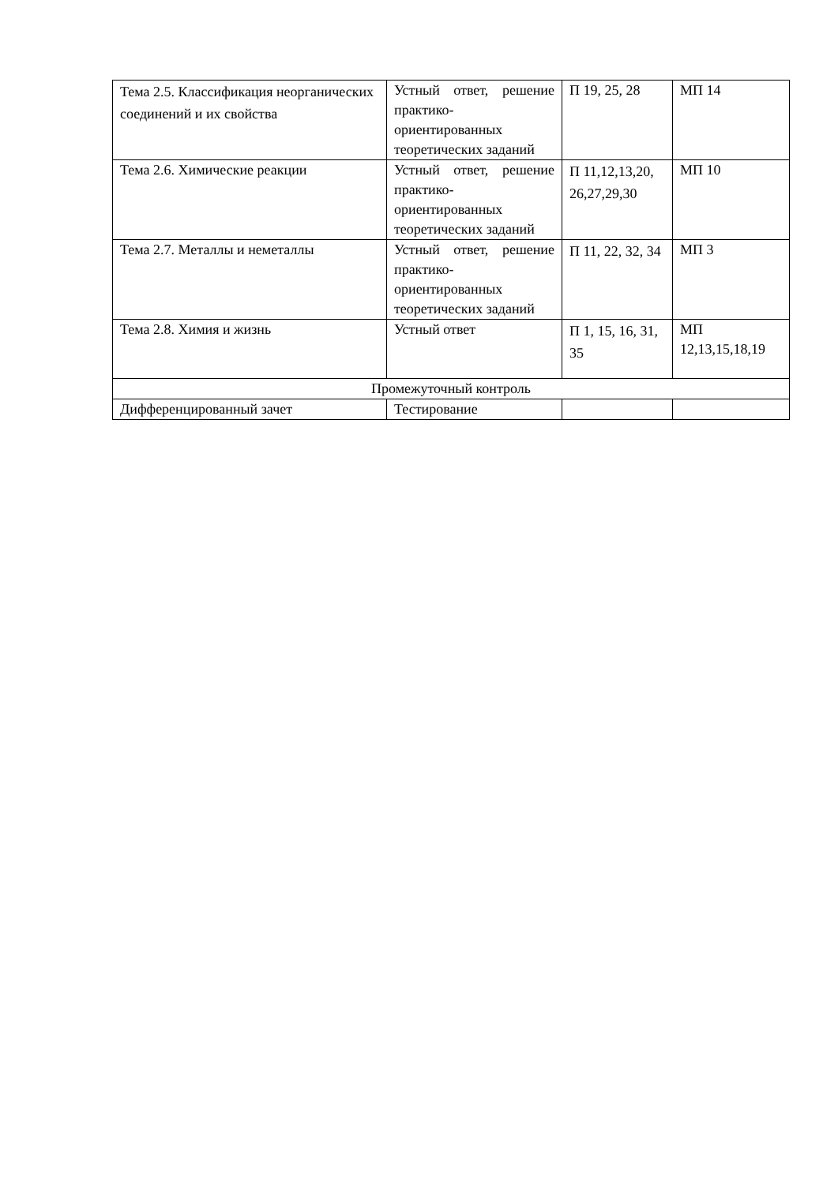| Тема 2.5. Классификация неорганических соединений и их свойства | Устный ответ, решение практико-ориентированных теоретических заданий | П 19, 25, 28 | МП 14 |
| Тема 2.6. Химические реакции | Устный ответ, решение практико-ориентированных теоретических заданий | П 11,12,13,20, 26,27,29,30 | МП 10 |
| Тема 2.7. Металлы и неметаллы | Устный ответ, решение практико-ориентированных теоретических заданий | П 11, 22, 32, 34 | МП 3 |
| Тема 2.8. Химия и жизнь | Устный ответ | П 1, 15, 16, 31, 35 | МП 12,13,15,18,19 |
| Промежуточный контроль | | | |
| Дифференцированный зачет | Тестирование | | |